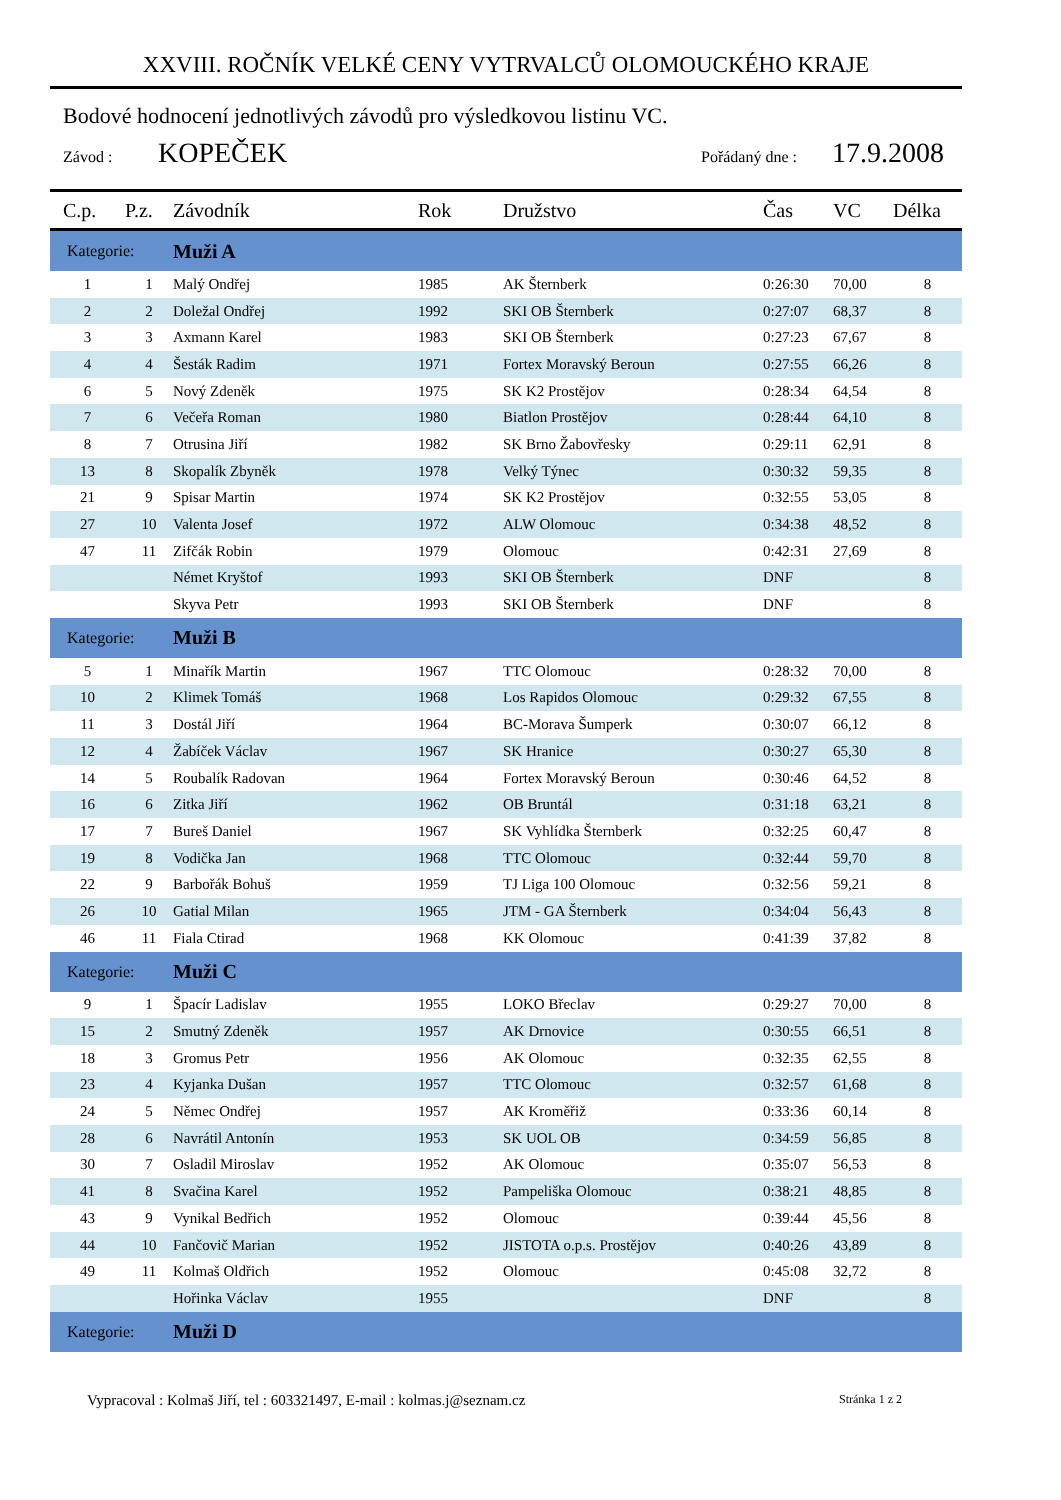XXVIII. ROČNÍK VELKÉ CENY VYTRVALCŮ OLOMOUCKÉHO KRAJE
Bodové hodnocení jednotlivých závodů pro výsledkovou listinu VC.
Závod : KOPEČEK Pořádaný dne : 17.9.2008
| C.p. | P.z. | Závodník | Rok | Družstvo | Čas | VC | Délka |
| --- | --- | --- | --- | --- | --- | --- | --- |
| Kategorie: | | Muži A | | | | | |
| 1 | 1 | Malý Ondřej | 1985 | AK Šternberk | 0:26:30 | 70,00 | 8 |
| 2 | 2 | Doležal Ondřej | 1992 | SKI OB Šternberk | 0:27:07 | 68,37 | 8 |
| 3 | 3 | Axmann Karel | 1983 | SKI OB Šternberk | 0:27:23 | 67,67 | 8 |
| 4 | 4 | Šesták Radim | 1971 | Fortex Moravský Beroun | 0:27:55 | 66,26 | 8 |
| 6 | 5 | Nový Zdeněk | 1975 | SK K2 Prostějov | 0:28:34 | 64,54 | 8 |
| 7 | 6 | Večeřa Roman | 1980 | Biatlon Prostějov | 0:28:44 | 64,10 | 8 |
| 8 | 7 | Otrusina Jiří | 1982 | SK Brno Žabovřesky | 0:29:11 | 62,91 | 8 |
| 13 | 8 | Skopalík Zbyněk | 1978 | Velký Týnec | 0:30:32 | 59,35 | 8 |
| 21 | 9 | Spisar Martin | 1974 | SK K2 Prostějov | 0:32:55 | 53,05 | 8 |
| 27 | 10 | Valenta Josef | 1972 | ALW Olomouc | 0:34:38 | 48,52 | 8 |
| 47 | 11 | Zifčák Robin | 1979 | Olomouc | 0:42:31 | 27,69 | 8 |
| | | Német Kryštof | 1993 | SKI OB Šternberk | DNF | | 8 |
| | | Skyva Petr | 1993 | SKI OB Šternberk | DNF | | 8 |
| Kategorie: | | Muži B | | | | | |
| 5 | 1 | Minařík Martin | 1967 | TTC Olomouc | 0:28:32 | 70,00 | 8 |
| 10 | 2 | Klimek Tomáš | 1968 | Los Rapidos Olomouc | 0:29:32 | 67,55 | 8 |
| 11 | 3 | Dostál Jiří | 1964 | BC-Morava Šumperk | 0:30:07 | 66,12 | 8 |
| 12 | 4 | Žabíček Václav | 1967 | SK Hranice | 0:30:27 | 65,30 | 8 |
| 14 | 5 | Roubalík Radovan | 1964 | Fortex Moravský Beroun | 0:30:46 | 64,52 | 8 |
| 16 | 6 | Zitka Jiří | 1962 | OB Bruntál | 0:31:18 | 63,21 | 8 |
| 17 | 7 | Bureš Daniel | 1967 | SK Vyhlídka Šternberk | 0:32:25 | 60,47 | 8 |
| 19 | 8 | Vodička Jan | 1968 | TTC Olomouc | 0:32:44 | 59,70 | 8 |
| 22 | 9 | Barbořák Bohuš | 1959 | TJ Liga 100 Olomouc | 0:32:56 | 59,21 | 8 |
| 26 | 10 | Gatial Milan | 1965 | JTM - GA Šternberk | 0:34:04 | 56,43 | 8 |
| 46 | 11 | Fiala Ctirad | 1968 | KK Olomouc | 0:41:39 | 37,82 | 8 |
| Kategorie: | | Muži C | | | | | |
| 9 | 1 | Špacír Ladislav | 1955 | LOKO Břeclav | 0:29:27 | 70,00 | 8 |
| 15 | 2 | Smutný Zdeněk | 1957 | AK Drnovice | 0:30:55 | 66,51 | 8 |
| 18 | 3 | Gromus Petr | 1956 | AK Olomouc | 0:32:35 | 62,55 | 8 |
| 23 | 4 | Kyjanka Dušan | 1957 | TTC Olomouc | 0:32:57 | 61,68 | 8 |
| 24 | 5 | Němec Ondřej | 1957 | AK Kroměřiž | 0:33:36 | 60,14 | 8 |
| 28 | 6 | Navrátil Antonín | 1953 | SK UOL OB | 0:34:59 | 56,85 | 8 |
| 30 | 7 | Osladil Miroslav | 1952 | AK Olomouc | 0:35:07 | 56,53 | 8 |
| 41 | 8 | Svačina Karel | 1952 | Pampeliška Olomouc | 0:38:21 | 48,85 | 8 |
| 43 | 9 | Vynikal Bedřich | 1952 | Olomouc | 0:39:44 | 45,56 | 8 |
| 44 | 10 | Fančovič Marian | 1952 | JISTOTA o.p.s. Prostějov | 0:40:26 | 43,89 | 8 |
| 49 | 11 | Kolmaš Oldřich | 1952 | Olomouc | 0:45:08 | 32,72 | 8 |
| | | Hořinka Václav | 1955 | | DNF | | 8 |
| Kategorie: | | Muži D | | | | | |
Vypracoval : Kolmaš Jiří, tel : 603321497, E-mail : kolmas.j@seznam.cz Stránka 1 z 2